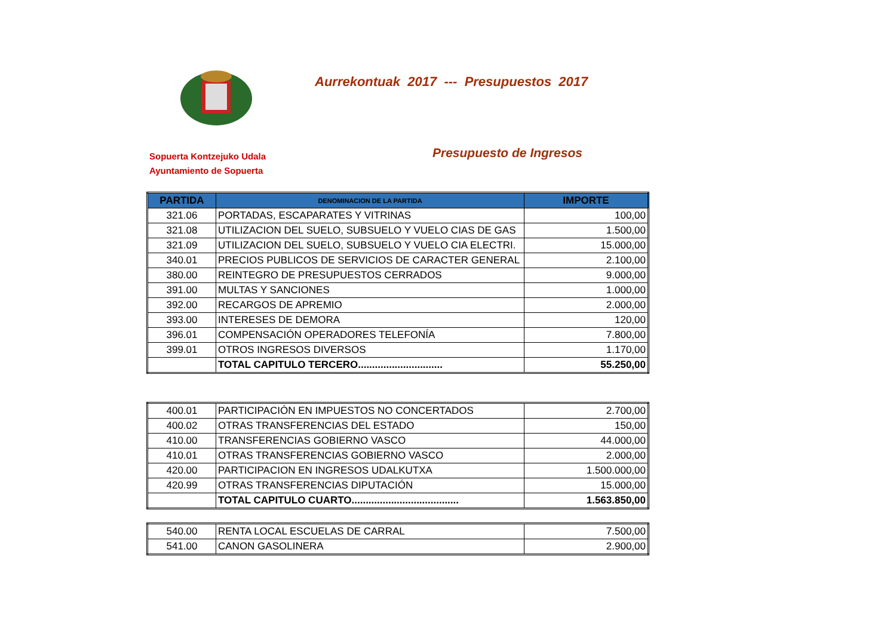Aurrekontuak 2017 --- Presupuestos 2017
Sopuerta Kontzejuko Udala
Ayuntamiento de Sopuerta
Presupuesto de Ingresos
| PARTIDA | DENOMINACION DE LA PARTIDA | IMPORTE |
| --- | --- | --- |
| 321.06 | PORTADAS, ESCAPARATES Y VITRINAS | 100,00 |
| 321.08 | UTILIZACION DEL SUELO, SUBSUELO Y VUELO CIAS DE GAS | 1.500,00 |
| 321.09 | UTILIZACION DEL SUELO, SUBSUELO Y VUELO CIA ELECTRI. | 15.000,00 |
| 340.01 | PRECIOS PUBLICOS DE SERVICIOS DE CARACTER GENERAL | 2.100,00 |
| 380.00 | REINTEGRO DE PRESUPUESTOS CERRADOS | 9.000,00 |
| 391.00 | MULTAS Y SANCIONES | 1.000,00 |
| 392.00 | RECARGOS DE APREMIO | 2.000,00 |
| 393.00 | INTERESES DE DEMORA | 120,00 |
| 396.01 | COMPENSACIÓN OPERADORES TELEFONÍA | 7.800,00 |
| 399.01 | OTROS INGRESOS DIVERSOS | 1.170,00 |
| | TOTAL CAPITULO TERCERO.............................. | 55.250,00 |
| 400.01 | PARTICIPACIÓN EN IMPUESTOS NO CONCERTADOS | 2.700,00 |
| 400.02 | OTRAS TRANSFERENCIAS DEL ESTADO | 150,00 |
| 410.00 | TRANSFERENCIAS GOBIERNO VASCO | 44.000,00 |
| 410.01 | OTRAS TRANSFERENCIAS GOBIERNO VASCO | 2.000,00 |
| 420.00 | PARTICIPACION EN INGRESOS UDALKUTXA | 1.500.000,00 |
| 420.99 | OTRAS TRANSFERENCIAS DIPUTACIÓN | 15.000,00 |
| | TOTAL CAPITULO CUARTO...................................... | 1.563.850,00 |
| 540.00 | RENTA LOCAL ESCUELAS DE CARRAL | 7.500,00 |
| 541.00 | CANON GASOLINERA | 2.900,00 |